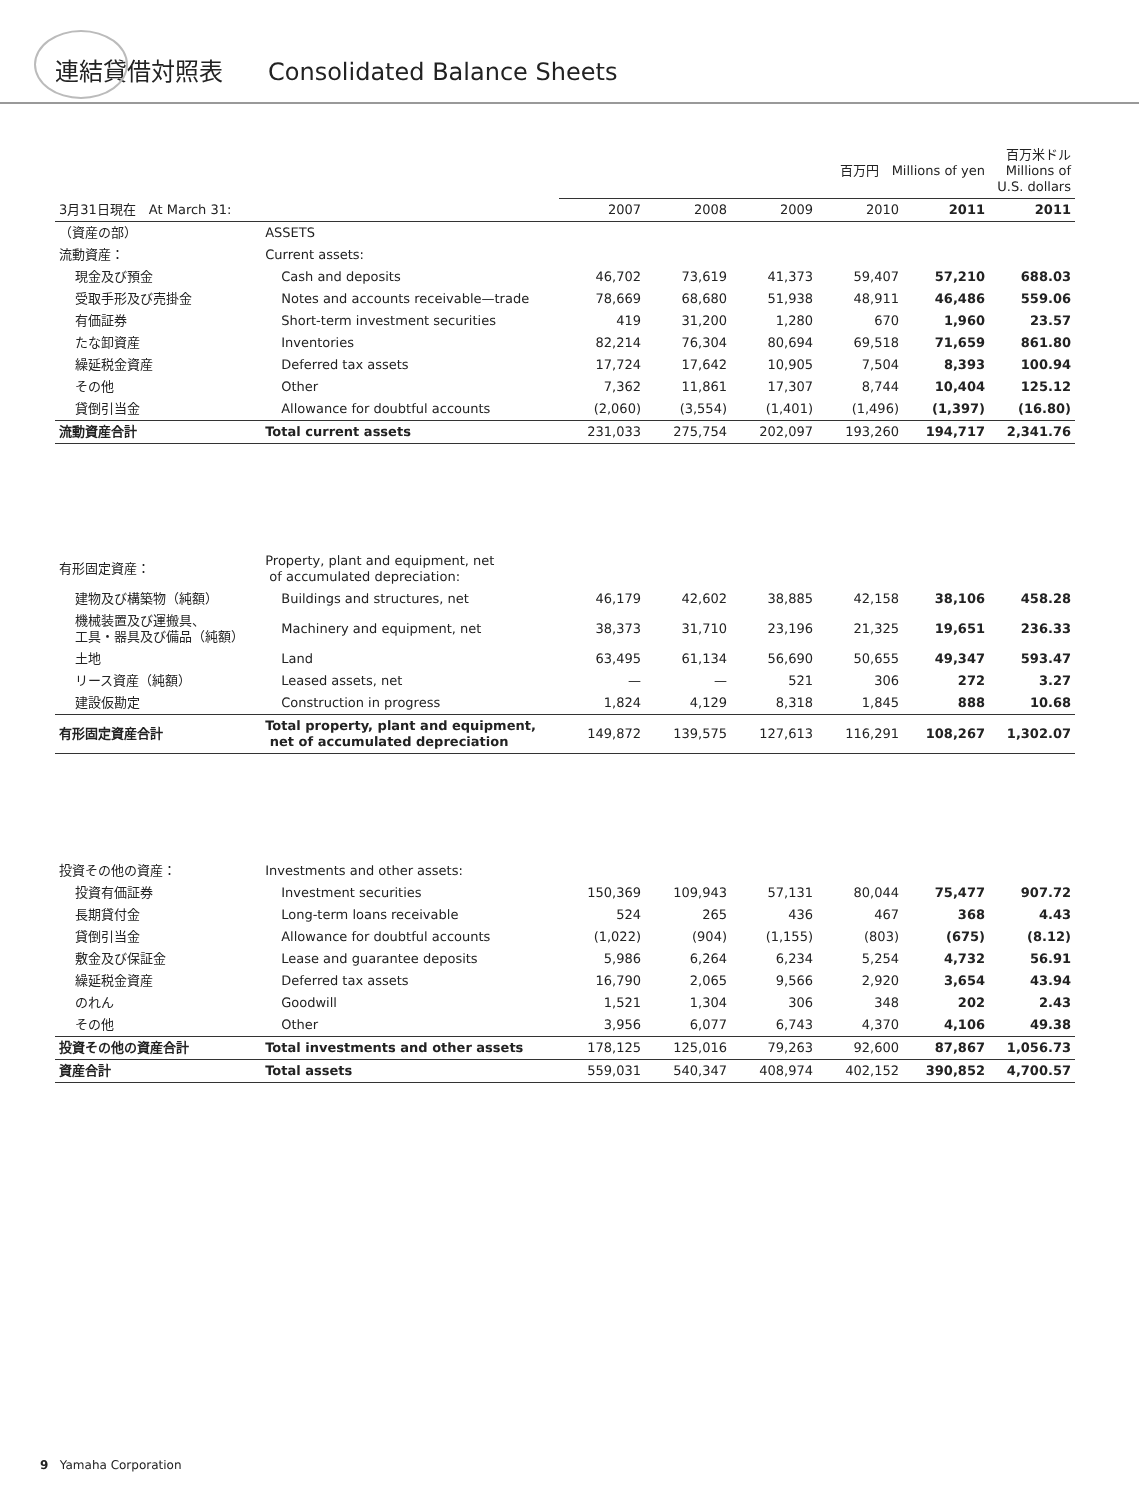連結貸借対照表 Consolidated Balance Sheets
| | | 百万円 Millions of yen | | | | | 百万米ドル Millions of U.S. dollars |
| --- | --- | --- | --- | --- | --- | --- | --- |
| 3月31日現在 At March 31: | | 2007 | 2008 | 2009 | 2010 | 2011 | 2011 |
| （資産の部） | ASSETS | | | | | | |
| 流動資産： | Current assets: | | | | | | |
| 現金及び預金 | Cash and deposits | 46,702 | 73,619 | 41,373 | 59,407 | 57,210 | 688.03 |
| 受取手形及び売掛金 | Notes and accounts receivable—trade | 78,669 | 68,680 | 51,938 | 48,911 | 46,486 | 559.06 |
| 有価証券 | Short-term investment securities | 419 | 31,200 | 1,280 | 670 | 1,960 | 23.57 |
| たな卸資産 | Inventories | 82,214 | 76,304 | 80,694 | 69,518 | 71,659 | 861.80 |
| 繰延税金資産 | Deferred tax assets | 17,724 | 17,642 | 10,905 | 7,504 | 8,393 | 100.94 |
| その他 | Other | 7,362 | 11,861 | 17,307 | 8,744 | 10,404 | 125.12 |
| 貸倒引当金 | Allowance for doubtful accounts | (2,060) | (3,554) | (1,401) | (1,496) | (1,397) | (16.80) |
| 流動資産合計 | Total current assets | 231,033 | 275,754 | 202,097 | 193,260 | 194,717 | 2,341.76 |
| 有形固定資産： | Property, plant and equipment, net of accumulated depreciation: | | | | | | |
| 建物及び構築物（純額） | Buildings and structures, net | 46,179 | 42,602 | 38,885 | 42,158 | 38,106 | 458.28 |
| 機械装置及び運搬具、 工具・器具及び備品（純額） | Machinery and equipment, net | 38,373 | 31,710 | 23,196 | 21,325 | 19,651 | 236.33 |
| 土地 | Land | 63,495 | 61,134 | 56,690 | 50,655 | 49,347 | 593.47 |
| リース資産（純額） | Leased assets, net | — | — | 521 | 306 | 272 | 3.27 |
| 建設仮勘定 | Construction in progress | 1,824 | 4,129 | 8,318 | 1,845 | 888 | 10.68 |
| 有形固定資産合計 | Total property, plant and equipment, net of accumulated depreciation | 149,872 | 139,575 | 127,613 | 116,291 | 108,267 | 1,302.07 |
| 投資その他の資産： | Investments and other assets: | | | | | | |
| 投資有価証券 | Investment securities | 150,369 | 109,943 | 57,131 | 80,044 | 75,477 | 907.72 |
| 長期貸付金 | Long-term loans receivable | 524 | 265 | 436 | 467 | 368 | 4.43 |
| 貸倒引当金 | Allowance for doubtful accounts | (1,022) | (904) | (1,155) | (803) | (675) | (8.12) |
| 敷金及び保証金 | Lease and guarantee deposits | 5,986 | 6,264 | 6,234 | 5,254 | 4,732 | 56.91 |
| 繰延税金資産 | Deferred tax assets | 16,790 | 2,065 | 9,566 | 2,920 | 3,654 | 43.94 |
| のれん | Goodwill | 1,521 | 1,304 | 306 | 348 | 202 | 2.43 |
| その他 | Other | 3,956 | 6,077 | 6,743 | 4,370 | 4,106 | 49.38 |
| 投資その他の資産合計 | Total investments and other assets | 178,125 | 125,016 | 79,263 | 92,600 | 87,867 | 1,056.73 |
| 資産合計 | Total assets | 559,031 | 540,347 | 408,974 | 402,152 | 390,852 | 4,700.57 |
9 Yamaha Corporation